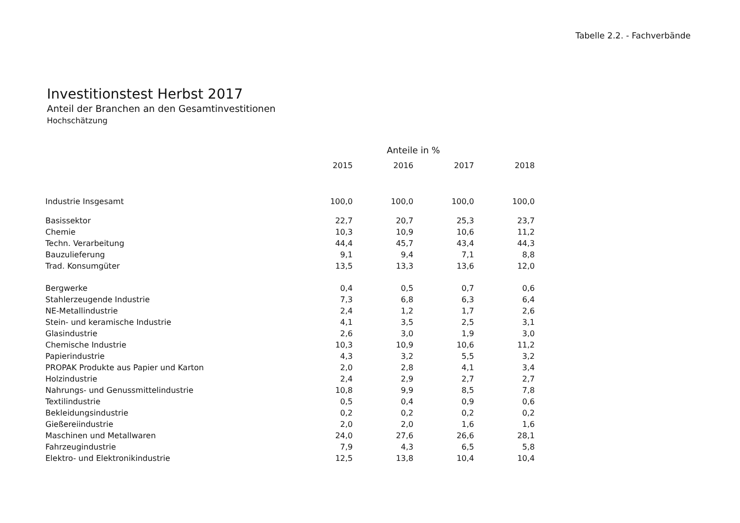Tabelle 2.2. - Fachverbände
Investitionstest Herbst 2017
Anteil der Branchen an den Gesamtinvestitionen
Hochschätzung
| | Anteile in % | | | |
| --- | --- | --- | --- | --- |
| | 2015 | 2016 | 2017 | 2018 |
| Industrie Insgesamt | 100,0 | 100,0 | 100,0 | 100,0 |
| Basissektor | 22,7 | 20,7 | 25,3 | 23,7 |
| Chemie | 10,3 | 10,9 | 10,6 | 11,2 |
| Techn. Verarbeitung | 44,4 | 45,7 | 43,4 | 44,3 |
| Bauzulieferung | 9,1 | 9,4 | 7,1 | 8,8 |
| Trad. Konsumgüter | 13,5 | 13,3 | 13,6 | 12,0 |
| Bergwerke | 0,4 | 0,5 | 0,7 | 0,6 |
| Stahlerzeugende Industrie | 7,3 | 6,8 | 6,3 | 6,4 |
| NE-Metallindustrie | 2,4 | 1,2 | 1,7 | 2,6 |
| Stein- und keramische Industrie | 4,1 | 3,5 | 2,5 | 3,1 |
| Glasindustrie | 2,6 | 3,0 | 1,9 | 3,0 |
| Chemische Industrie | 10,3 | 10,9 | 10,6 | 11,2 |
| Papierindustrie | 4,3 | 3,2 | 5,5 | 3,2 |
| PROPAK Produkte aus Papier und Karton | 2,0 | 2,8 | 4,1 | 3,4 |
| Holzindustrie | 2,4 | 2,9 | 2,7 | 2,7 |
| Nahrungs- und Genussmittelindustrie | 10,8 | 9,9 | 8,5 | 7,8 |
| Textilindustrie | 0,5 | 0,4 | 0,9 | 0,6 |
| Bekleidungsindustrie | 0,2 | 0,2 | 0,2 | 0,2 |
| Gießereiindustrie | 2,0 | 2,0 | 1,6 | 1,6 |
| Maschinen und Metallwaren | 24,0 | 27,6 | 26,6 | 28,1 |
| Fahrzeugindustrie | 7,9 | 4,3 | 6,5 | 5,8 |
| Elektro- und Elektronikindustrie | 12,5 | 13,8 | 10,4 | 10,4 |